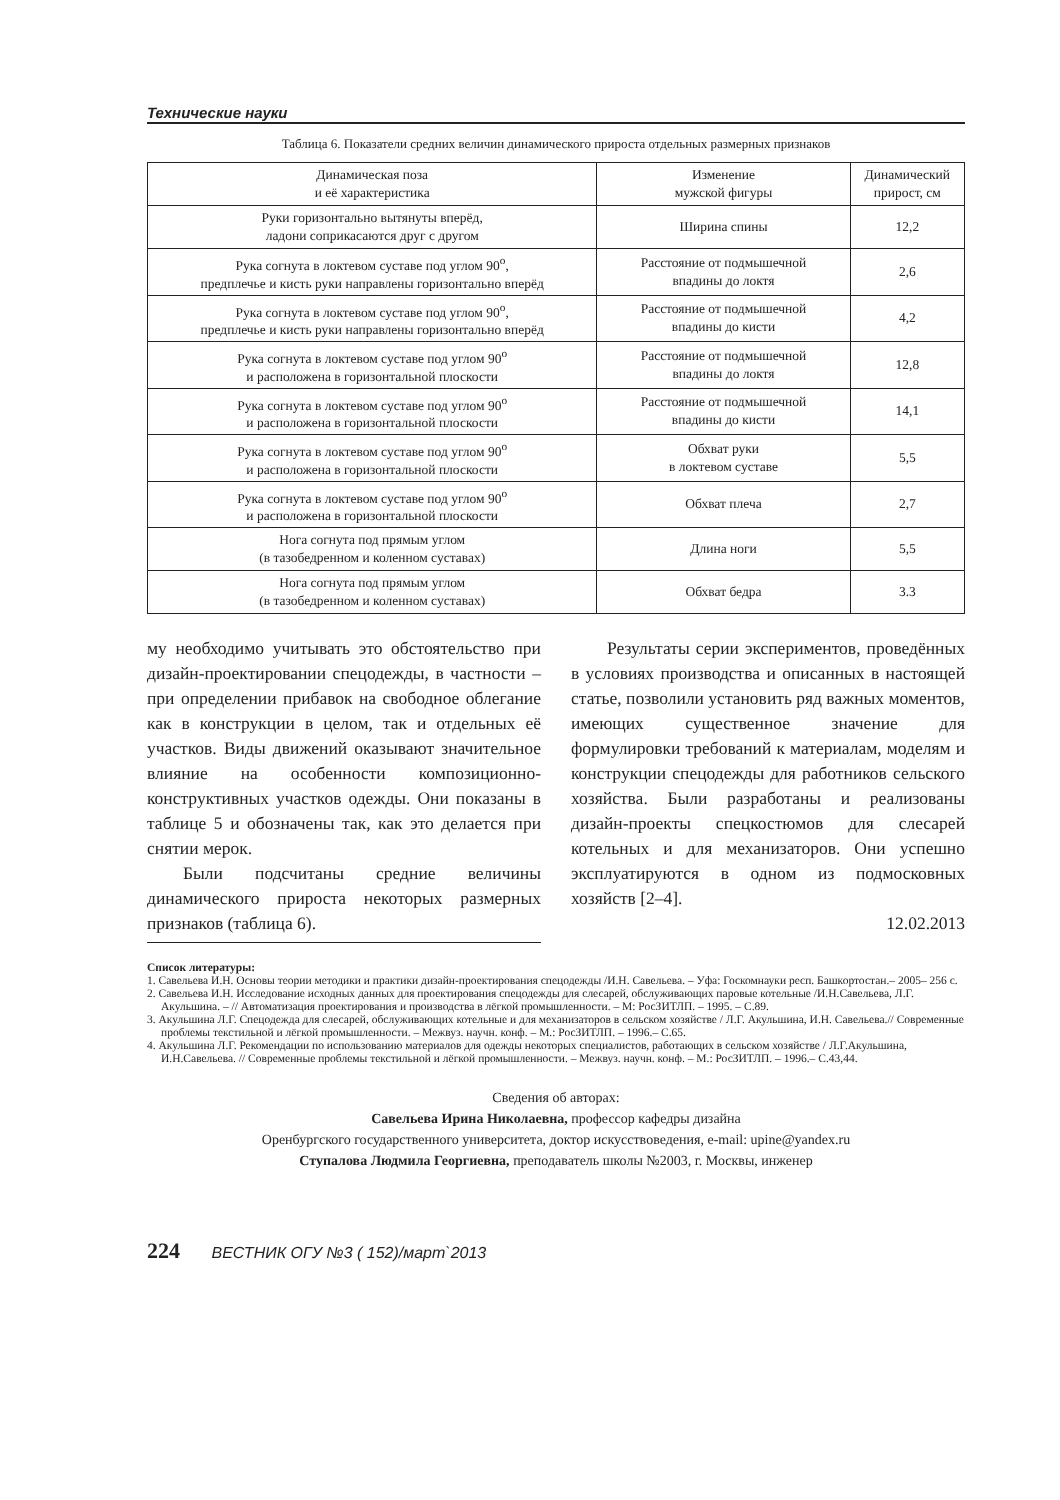Технические науки
Таблица 6. Показатели средних величин динамического прироста отдельных размерных признаков
| Динамическая поза и её характеристика | Изменение мужской фигуры | Динамический прирост, см |
| --- | --- | --- |
| Руки горизонтально вытянуты вперёд, ладони соприкасаются друг с другом | Ширина спины | 12,2 |
| Рука согнута в локтевом суставе под углом 90<sup>о</sup>, предплечье и кисть руки направлены горизонтально вперёд | Расстояние от подмышечной впадины до локтя | 2,6 |
| Рука согнута в локтевом суставе под углом 90<sup>о</sup>, предплечье и кисть руки направлены горизонтально вперёд | Расстояние от подмышечной впадины до кисти | 4,2 |
| Рука согнута в локтевом суставе под углом 90<sup>о</sup> и расположена в горизонтальной плоскости | Расстояние от подмышечной впадины до локтя | 12,8 |
| Рука согнута в локтевом суставе под углом 90<sup>о</sup> и расположена в горизонтальной плоскости | Расстояние от подмышечной впадины до кисти | 14,1 |
| Рука согнута в локтевом суставе под углом 90<sup>о</sup> и расположена в горизонтальной плоскости | Обхват руки в локтевом суставе | 5,5 |
| Рука согнута в локтевом суставе под углом 90<sup>о</sup> и расположена в горизонтальной плоскости | Обхват плеча | 2,7 |
| Нога согнута под прямым углом (в тазобедренном и коленном суставах) | Длина ноги | 5,5 |
| Нога согнута под прямым углом (в тазобедренном и коленном суставах) | Обхват бедра | 3.3 |
му необходимо учитывать это обстоятельство при дизайн-проектировании спецодежды, в частности – при определении прибавок на свободное облегание как в конструкции в целом, так и отдельных её участков. Виды движений оказывают значительное влияние на особенности композиционно-конструктивных участков одежды. Они показаны в таблице 5 и обозначены так, как это делается при снятии мерок.
Были подсчитаны средние величины динамического прироста некоторых размерных признаков (таблица 6).
Результаты серии экспериментов, проведённых в условиях производства и описанных в настоящей статье, позволили установить ряд важных моментов, имеющих существенное значение для формулировки требований к материалам, моделям и конструкции спецодежды для работников сельского хозяйства. Были разработаны и реализованы дизайн-проекты спецкостюмов для слесарей котельных и для механизаторов. Они успешно эксплуатируются в одном из подмосковных хозяйств [2–4].
12.02.2013
Список литературы:
1. Савельева И.Н. Основы теории методики и практики дизайн-проектирования спецодежды /И.Н. Савельева. – Уфа: Госкомнауки респ. Башкортостан.– 2005– 256 с.
2. Савельева И.Н. Исследование исходных данных для проектирования спецодежды для слесарей, обслуживающих паровые котельные /И.Н.Савельева, Л.Г. Акульшина. – // Автоматизация проектирования и производства в лёгкой промышленности. – М: РосЗИТЛП. – 1995. – С.89.
3. Акульшина Л.Г. Спецодежда для слесарей, обслуживающих котельные и для механизаторов в сельском хозяйстве / Л.Г. Акульшина, И.Н. Савельева.// Современные проблемы текстильной и лёгкой промышленности. – Межвуз. научн. конф. – М.: РосЗИТЛП. – 1996.– С.65.
4. Акульшина Л.Г. Рекомендации по использованию материалов для одежды некоторых специалистов, работающих в сельском хозяйстве / Л.Г.Акульшина, И.Н.Савельева. // Современные проблемы текстильной и лёгкой промышленности. – Межвуз. научн. конф. – М.: РосЗИТЛП. – 1996.– С.43,44.
Сведения об авторах:
Савельева Ирина Николаевна, профессор кафедры дизайна
Оренбургского государственного университета, доктор искусствоведения, e-mail: upine@yandex.ru
Ступалова Людмила Георгиевна, преподаватель школы №2003, г. Москвы, инженер
224 ВЕСТНИК ОГУ №3 ( 152)/март`2013